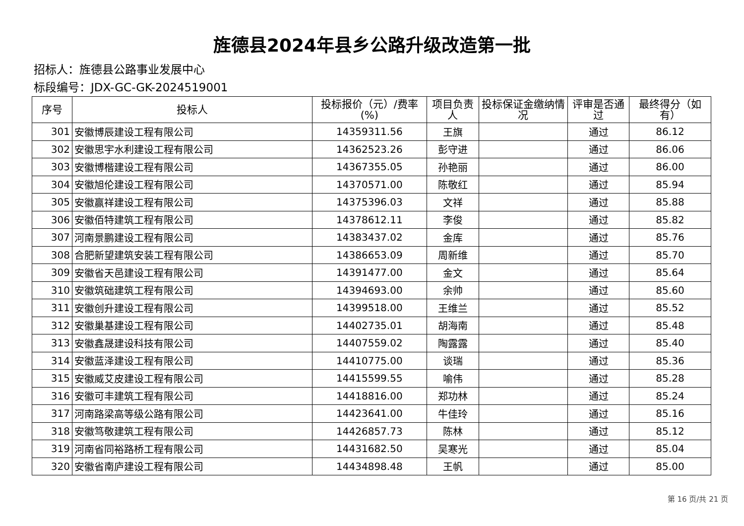旌德县2024年县乡公路升级改造第一批
招标人：旌德县公路事业发展中心
标段编号：JDX-GC-GK-2024519001
| 序号 | 投标人 | 投标报价（元）/费率(%) | 项目负责人 | 投标保证金缴纳情况 | 评审是否通过 | 最终得分（如有） |
| --- | --- | --- | --- | --- | --- | --- |
| 301 | 安徽博辰建设工程有限公司 | 14359311.56 | 王旗 | | 通过 | 86.12 |
| 302 | 安徽思宇水利建设工程有限公司 | 14362523.26 | 彭守进 | | 通过 | 86.06 |
| 303 | 安徽博楷建设工程有限公司 | 14367355.05 | 孙艳丽 | | 通过 | 86.00 |
| 304 | 安徽旭伦建设工程有限公司 | 14370571.00 | 陈敬红 | | 通过 | 85.94 |
| 305 | 安徽赢祥建设工程有限公司 | 14375396.03 | 文祥 | | 通过 | 85.88 |
| 306 | 安徽佰特建筑工程有限公司 | 14378612.11 | 李俊 | | 通过 | 85.82 |
| 307 | 河南景鹏建设工程有限公司 | 14383437.02 | 金库 | | 通过 | 85.76 |
| 308 | 合肥新望建筑安装工程有限公司 | 14386653.09 | 周新维 | | 通过 | 85.70 |
| 309 | 安徽省天邑建设工程有限公司 | 14391477.00 | 金文 | | 通过 | 85.64 |
| 310 | 安徽筑础建筑工程有限公司 | 14394693.00 | 余帅 | | 通过 | 85.60 |
| 311 | 安徽创升建设工程有限公司 | 14399518.00 | 王维兰 | | 通过 | 85.52 |
| 312 | 安徽巢基建设工程有限公司 | 14402735.01 | 胡海南 | | 通过 | 85.48 |
| 313 | 安徽鑫晟建设科技有限公司 | 14407559.02 | 陶露露 | | 通过 | 85.40 |
| 314 | 安徽蓝泽建设工程有限公司 | 14410775.00 | 谈瑞 | | 通过 | 85.36 |
| 315 | 安徽威艾皮建设工程有限公司 | 14415599.55 | 喻伟 | | 通过 | 85.28 |
| 316 | 安徽可丰建筑工程有限公司 | 14418816.00 | 郑功林 | | 通过 | 85.24 |
| 317 | 河南路梁高等级公路有限公司 | 14423641.00 | 牛佳玲 | | 通过 | 85.16 |
| 318 | 安徽笃敬建筑工程有限公司 | 14426857.73 | 陈林 | | 通过 | 85.12 |
| 319 | 河南省同裕路桥工程有限公司 | 14431682.50 | 吴寒光 | | 通过 | 85.04 |
| 320 | 安徽省南庐建设工程有限公司 | 14434898.48 | 王帆 | | 通过 | 85.00 |
第 16 页/共 21 页